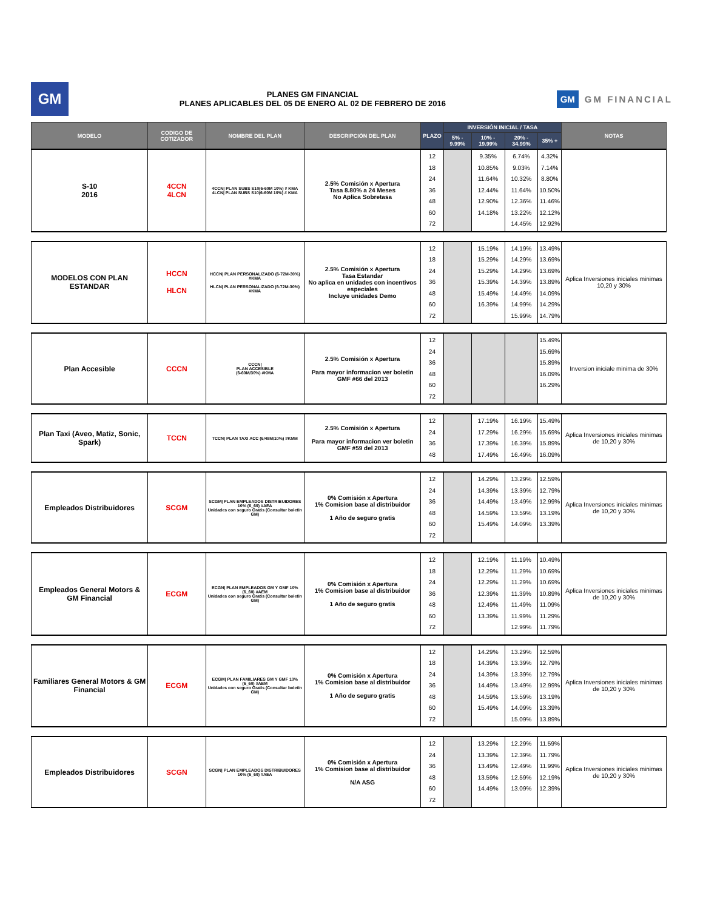GM
PLANES GM FINANCIAL
PLANES APLICABLES DEL 05 DE ENERO AL 02 DE FEBRERO DE 2016
GM GM FINANCIAL
| MODELO | CODIGO DE COTIZADOR | NOMBRE DEL PLAN | DESCRIPCIÓN DEL PLAN | PLAZO | INVERSIÓN INICIAL / TASA | | | | NOTAS |
| --- | --- | --- | --- | --- | --- | --- | --- | --- | --- |
| | | | | | 5% - 9.99% | 10% - 19.99% | 20% - 34.99% | 35% + | |
| S-10 2016 | 4CCN 4LCN | 4CCN/ PLAN SUBS S10(6-60M 10%) # KMA 4LCN/ PLAN SUBS S10(6-60M 10%) # KMA | 2.5% Comisión x Apertura Tasa 8.80% a 24 Meses No Aplica Sobretasa | 12 18 24 36 48 60 72 | | 9.35% 10.85% 11.64% 12.44% 12.90% 14.18% | 6.74% 9.03% 10.32% 11.64% 12.36% 13.22% 14.45% | 4.32% 7.14% 8.80% 10.50% 11.46% 12.12% 12.92% | |
| MODELOS CON PLAN ESTANDAR | HCCN HLCN | HCCN/ PLAN PERSONALIZADO (6-72M-30%) #KMA HLCN/ PLAN PERSONALIZADO (6-72M-30%) #KMA | 2.5% Comisión x Apertura Tasa Estandar No aplica en unidades con incentivos especiales Incluye unidades Demo | 12 18 24 36 48 60 72 | | 15.19% 15.29% 15.29% 15.39% 15.49% 16.39% | 14.19% 14.29% 14.29% 14.39% 14.49% 14.99% 15.99% | 13.49% 13.69% 13.69% 13.89% 14.09% 14.29% 14.79% | Aplica Inversiones iniciales minimas 10,20 y 30% |
| Plan Accesible | CCCN | CCCN/ PLAN ACCESIBLE (6-60M/30%) #KMA | 2.5% Comisión x Apertura Para mayor informacion ver boletin GMF #66 del 2013 | 12 24 36 48 60 72 | | | | 15.49% 15.69% 15.89% 16.09% 16.29% | Inversion iniciale minima de 30% |
| Plan Taxi (Aveo, Matiz, Sonic, Spark) | TCCN | TCCN/ PLAN TAXI ACC (6/48M/10%) #KMM | 2.5% Comisión x Apertura Para mayor informacion ver boletin GMF #59 del 2013 | 12 24 36 48 | | 17.19% 17.29% 17.39% 17.49% | 16.19% 16.29% 16.39% 16.49% | 15.49% 15.69% 15.89% 16.09% | Aplica Inversiones iniciales minimas de 10,20 y 30% |
| Empleados Distribuidores | SCGM | SCGM/ PLAN EMPLEADOS DISTRIBUIDORES 10% (6_60) #AEA Unidades con seguro Gratis (Consultar boletin GM) | 0% Comisión x Apertura 1% Comision base al distribuidor 1 Año de seguro gratis | 12 24 36 48 60 72 | | 14.29% 14.39% 14.49% 14.59% 15.49% | 13.29% 13.39% 13.49% 13.59% 14.09% | 12.59% 12.79% 12.99% 13.19% 13.39% | Aplica Inversiones iniciales minimas de 10,20 y 30% |
| Empleados General Motors & GM Financial | ECGM | ECGN/ PLAN EMPLEADOS GM Y GMF 10%(6_60) #AEM Unidades con seguro Gratis (Consultar boletin GM) | 0% Comisión x Apertura 1% Comision base al distribuidor 1 Año de seguro gratis | 12 18 24 36 48 60 72 | | 12.19% 12.29% 12.29% 12.39% 12.49% 13.39% | 11.19% 11.29% 11.29% 11.39% 11.49% 11.99% 12.99% | 10.49% 10.69% 10.69% 10.89% 11.09% 11.29% 11.79% | Aplica Inversiones iniciales minimas de 10,20 y 30% |
| Familiares General Motors & GM Financial | ECGM | ECGM/ PLAN FAMILIARES GM Y GMF 10%(6_60) #AEM Unidades con seguro Gratis (Consultar boletin GM) | 0% Comisión x Apertura 1% Comision base al distribuidor 1 Año de seguro gratis | 12 18 24 36 48 60 72 | | 14.29% 14.39% 14.39% 14.49% 14.59% 15.49% | 13.29% 13.39% 13.39% 13.49% 13.59% 14.09% 15.09% | 12.59% 12.79% 12.79% 12.99% 13.19% 13.39% 13.89% | Aplica Inversiones iniciales minimas de 10,20 y 30% |
| Empleados Distribuidores | SCGN | SCGN/ PLAN EMPLEADOS DISTRIBUIDORES 10% (6_60) #AEA | 0% Comisión x Apertura 1% Comision base al distribuidor N/A ASG | 12 24 36 48 60 72 | | 13.29% 13.39% 13.49% 13.59% 14.49% | 12.29% 12.39% 12.49% 12.59% 13.09% | 11.59% 11.79% 11.99% 12.19% 12.39% | Aplica Inversiones iniciales minimas de 10,20 y 30% |